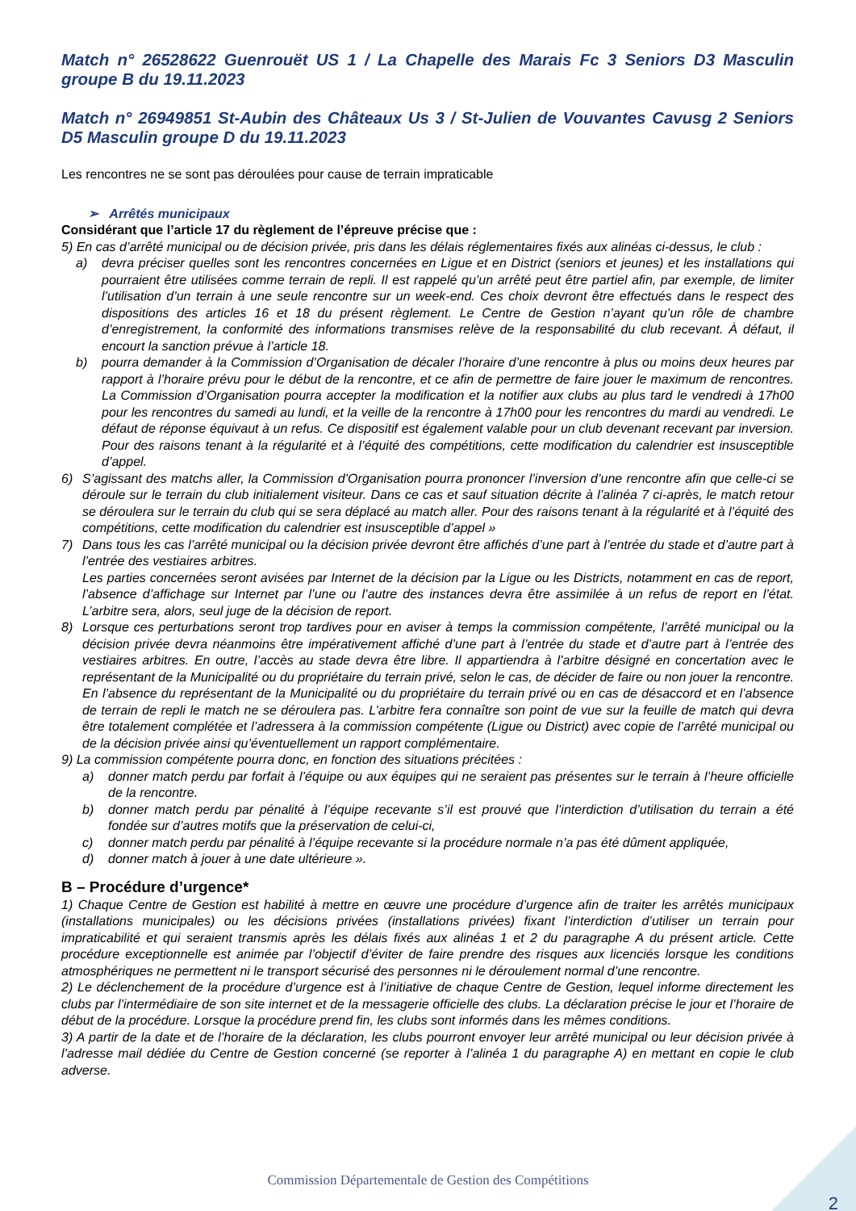Match n° 26528622 Guenrouët US 1 / La Chapelle des Marais Fc 3 Seniors D3 Masculin groupe B du 19.11.2023
Match n° 26949851 St-Aubin des Châteaux Us 3 / St-Julien de Vouvantes Cavusg 2 Seniors D5 Masculin groupe D du 19.11.2023
Les rencontres ne se sont pas déroulées pour cause de terrain impraticable
➢ Arrêtés municipaux
Considérant que l’article 17 du règlement de l’épreuve précise que :
5) En cas d’arrêté municipal ou de décision privée, pris dans les délais réglementaires fixés aux alinéas ci-dessus, le club :
a) devra préciser quelles sont les rencontres concernées en Ligue et en District (seniors et jeunes) et les installations qui pourraient être utilisées comme terrain de repli. Il est rappelé qu’un arrêté peut être partiel afin, par exemple, de limiter l’utilisation d’un terrain à une seule rencontre sur un week-end. Ces choix devront être effectués dans le respect des dispositions des articles 16 et 18 du présent règlement. Le Centre de Gestion n’ayant qu’un rôle de chambre d’enregistrement, la conformité des informations transmises relève de la responsabilité du club recevant. À défaut, il encourt la sanction prévue à l’article 18.
b) pourra demander à la Commission d’Organisation de décaler l’horaire d’une rencontre à plus ou moins deux heures par rapport à l’horaire prévu pour le début de la rencontre, et ce afin de permettre de faire jouer le maximum de rencontres. La Commission d’Organisation pourra accepter la modification et la notifier aux clubs au plus tard le vendredi à 17h00 pour les rencontres du samedi au lundi, et la veille de la rencontre à 17h00 pour les rencontres du mardi au vendredi. Le défaut de réponse équivaut à un refus. Ce dispositif est également valable pour un club devenant recevant par inversion. Pour des raisons tenant à la régularité et à l’équité des compétitions, cette modification du calendrier est insusceptible d’appel.
6) S’agissant des matchs aller, la Commission d’Organisation pourra prononcer l’inversion d’une rencontre afin que celle-ci se déroule sur le terrain du club initialement visiteur. Dans ce cas et sauf situation décrite à l’alinéa 7 ci-après, le match retour se déroulera sur le terrain du club qui se sera déplacé au match aller. Pour des raisons tenant à la régularité et à l’équité des compétitions, cette modification du calendrier est insusceptible d’appel »
7) Dans tous les cas l’arrêté municipal ou la décision privée devront être affichés d’une part à l’entrée du stade et d’autre part à l’entrée des vestiaires arbitres.
Les parties concernées seront avisées par Internet de la décision par la Ligue ou les Districts, notamment en cas de report, l’absence d’affichage sur Internet par l’une ou l’autre des instances devra être assimilée à un refus de report en l’état. L’arbitre sera, alors, seul juge de la décision de report.
8) Lorsque ces perturbations seront trop tardives pour en aviser à temps la commission compétente, l’arrêté municipal ou la décision privée devra néanmoins être impérativement affiché d’une part à l’entrée du stade et d’autre part à l’entrée des vestiaires arbitres. En outre, l’accès au stade devra être libre. Il appartiendra à l’arbitre désigné en concertation avec le représentant de la Municipalité ou du propriétaire du terrain privé, selon le cas, de décider de faire ou non jouer la rencontre. En l’absence du représentant de la Municipalité ou du propriétaire du terrain privé ou en cas de désaccord et en l’absence de terrain de repli le match ne se déroulera pas. L’arbitre fera connaître son point de vue sur la feuille de match qui devra être totalement complétée et l’adressera à la commission compétente (Ligue ou District) avec copie de l’arrêté municipal ou de la décision privée ainsi qu’éventuellement un rapport complémentaire.
9) La commission compétente pourra donc, en fonction des situations précitées :
a) donner match perdu par forfait à l’équipe ou aux équipes qui ne seraient pas présentes sur le terrain à l’heure officielle de la rencontre.
b) donner match perdu par pénalité à l’équipe recevante s’il est prouvé que l’interdiction d’utilisation du terrain a été fondée sur d’autres motifs que la préservation de celui-ci,
c) donner match perdu par pénalité à l’équipe recevante si la procédure normale n’a pas été dûment appliquée,
d) donner match à jouer à une date ultérieure ».
B – Procédure d’urgence*
1) Chaque Centre de Gestion est habilité à mettre en œuvre une procédure d’urgence afin de traiter les arrêtés municipaux (installations municipales) ou les décisions privées (installations privées) fixant l’interdiction d’utiliser un terrain pour impraticabilité et qui seraient transmis après les délais fixés aux alinéas 1 et 2 du paragraphe A du présent article. Cette procédure exceptionnelle est animée par l’objectif d’éviter de faire prendre des risques aux licenciés lorsque les conditions atmosphériques ne permettent ni le transport sécurisé des personnes ni le déroulement normal d’une rencontre.
2) Le déclenchement de la procédure d’urgence est à l’initiative de chaque Centre de Gestion, lequel informe directement les clubs par l’intermédiaire de son site internet et de la messagerie officielle des clubs. La déclaration précise le jour et l’horaire de début de la procédure. Lorsque la procédure prend fin, les clubs sont informés dans les mêmes conditions.
3) A partir de la date et de l’horaire de la déclaration, les clubs pourront envoyer leur arrêté municipal ou leur décision privée à l’adresse mail dédiée du Centre de Gestion concerné (se reporter à l’alinéa 1 du paragraphe A) en mettant en copie le club adverse.
Commission Départementale de Gestion des Compétitions
2